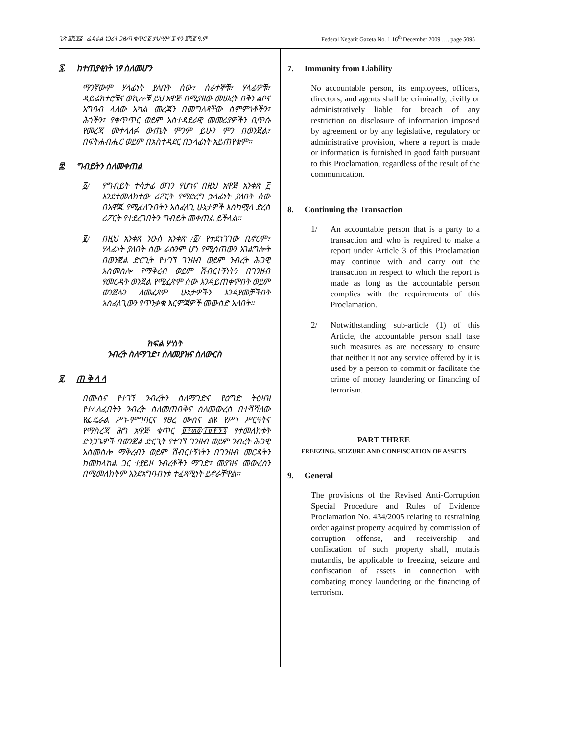ገጽ ፩ሺ፺፭ ፌዴራል ነጋሪት ጋዜጣ ቁጥር ፩ ታህሣሥ ፯ ቀን ፪ሺ፪ ዓ.ም Federal Negarit Gazeta No. 1 16<sup>th</sup> December 2009 …. page 5095
፯. ከተጠያቂነት ነፃ ስለመሆን
ማንኛውም ሃላፊነት ያለበት ሰው፣ ሰራተኞቹ፣ ሃላፊዎቹ፣ ዳይሬክተሮቹና ወኪሎቹ ይህ አዋጅ በሚያዘው መሠረት በቅን ልቦና አግባብ ላለው አካል መረጃን በመግለጻቸው ስምምነቶችን፣ ሕጎችን፣ የቁጥጥር ወይም አስተዳደራዊ መመሪያዎችን ቢጥሱ የመረጃ መተላለፉ ውጤት ምንም ይሁን ምን በወንጀል፣ በፍትሐብሔር ወይም በአስተዳደር በኃላፊነት አይጠየቁም።
፰. ግብይትን ስለመቀጠል
፩/ የግብይት ተሳታፊ ወገን የሆነና በዚህ አዋጅ አንቀጽ ፫ እንደተመለከተው ሪፖርት የማድረግ ኃላፊነት ያለበት ሰው በአዋጁ የሚፈለጉበትን አስፈላጊ ሁኔታዎች እስካሟላ ድረስ ሪፖርት የተደረገበትን ግብይት መቀጠል ይችላል።
፪/ በዚህ አንቀጽ ንዑስ አንቀጽ /፩/ የተደነገገው ቢኖርም፣ ሃላፊነት ያለበት ሰው ራሱንም ሆነ የሚሰጠውን አገልግሎት በወንጀል ድርጊት የተገኘ ገንዘብ ወይም ንብረት ሕጋዊ አስመስሎ የማቅረብ ወይም ሽብርተኝነትን በገንዘብ የመርዳት ወንጀል የሚፈጽም ሰው እንዳይጠቀምበት ወይም ወንጀሉን ለመፈጸም ሁኔታዎችን እንዳያመቻችበት አስፈላጊውን የጥንቃቄ እርምጃዎች መውሰድ አለበት።
ክፍል ሦስት
ንብረት ስለማገድ፣ ስለመያዝና ስለውርስ
፱. ጠ ቅ ላ ላ
በሙስና የተገኘ ንብረትን ስለማገድና የዕግድ ትዕዛዝ የተላለፈበትን ንብረት ስለመጠበቅና ስለመውረስ በተሻሻለው የፌዴራል ሥነ-ምግባርና የፀረ ሙስና ልዩ የሥነ ሥርዓትና የማስረጃ ሕግ አዋጅ ቁጥር ፬፻፴፬/፲፱፻፺፯ የተመለከቱት ድንጋጌዎች በወንጀል ድርጊት የተገኘ ገንዘብ ወይም ንብረት ሕጋዊ አስመስሎ ማቅረብን ወይም ሽብርተኝነትን በገንዘብ መርዳትን ከመከላከል ጋር ተያይዞ ንብረቶችን ማገድ፣ መያዝና መውረስን በሚመለከትም እንደአግባብነቱ ተፈጻሚነት ይኖራቸዋል።
7. Immunity from Liability
No accountable person, its employees, officers, directors, and agents shall be criminally, civilly or administratively liable for breach of any restriction on disclosure of information imposed by agreement or by any legislative, regulatory or administrative provision, where a report is made or information is furnished in good faith pursuant to this Proclamation, regardless of the result of the communication.
8. Continuing the Transaction
1/ An accountable person that is a party to a transaction and who is required to make a report under Article 3 of this Proclamation may continue with and carry out the transaction in respect to which the report is made as long as the accountable person complies with the requirements of this Proclamation.
2/ Notwithstanding sub-article (1) of this Article, the accountable person shall take such measures as are necessary to ensure that neither it not any service offered by it is used by a person to commit or facilitate the crime of money laundering or financing of terrorism.
PART THREE
FREEZING, SEIZURE AND CONFISCATION OF ASSETS
9. General
The provisions of the Revised Anti-Corruption Special Procedure and Rules of Evidence Proclamation No. 434/2005 relating to restraining order against property acquired by commission of corruption offense, and receivership and confiscation of such property shall, mutatis mutandis, be applicable to freezing, seizure and confiscation of assets in connection with combating money laundering or the financing of terrorism.